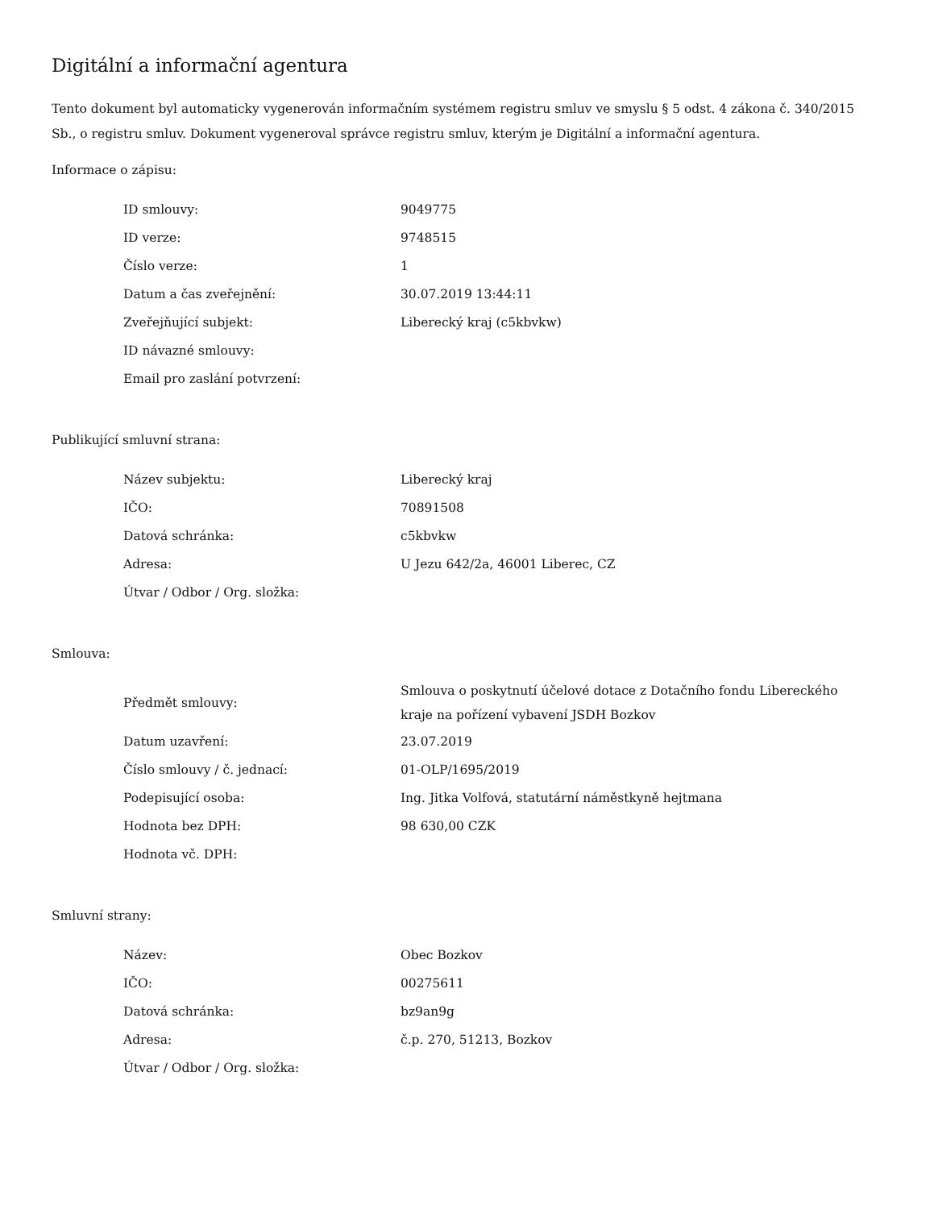Digitální a informační agentura
Tento dokument byl automaticky vygenerován informačním systémem registru smluv ve smyslu § 5 odst. 4 zákona č. 340/2015 Sb., o registru smluv. Dokument vygeneroval správce registru smluv, kterým je Digitální a informační agentura.
Informace o zápisu:
| ID smlouvy: | 9049775 |
| ID verze: | 9748515 |
| Číslo verze: | 1 |
| Datum a čas zveřejnění: | 30.07.2019 13:44:11 |
| Zveřejňující subjekt: | Liberecký kraj (c5kbvkw) |
| ID návazné smlouvy: | |
| Email pro zaslání potvrzení: | |
Publikující smluvní strana:
| Název subjektu: | Liberecký kraj |
| IČO: | 70891508 |
| Datová schránka: | c5kbvkw |
| Adresa: | U Jezu 642/2a, 46001 Liberec, CZ |
| Útvar / Odbor / Org. složka: | |
Smlouva:
| Předmět smlouvy: | Smlouva o poskytnutí účelové dotace z Dotačního fondu Libereckého kraje na pořízení vybavení JSDH Bozkov |
| Datum uzavření: | 23.07.2019 |
| Číslo smlouvy / č. jednací: | 01-OLP/1695/2019 |
| Podepisující osoba: | Ing. Jitka Volfová, statutární náměstkyně hejtmana |
| Hodnota bez DPH: | 98 630,00 CZK |
| Hodnota vč. DPH: | |
Smluvní strany:
| Název: | Obec Bozkov |
| IČO: | 00275611 |
| Datová schránka: | bz9an9g |
| Adresa: | č.p. 270, 51213, Bozkov |
| Útvar / Odbor / Org. složka: | |